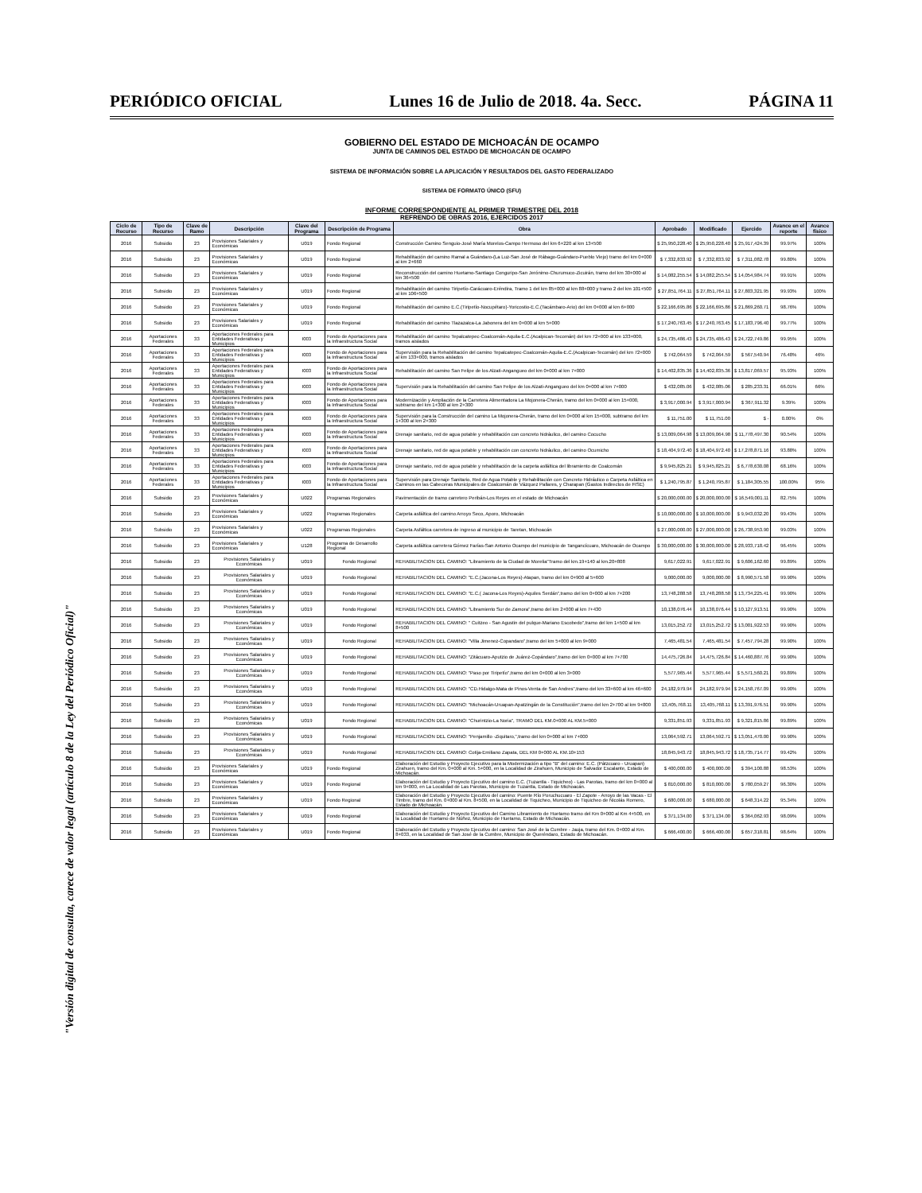"Versión digital de consulta, carece de valor legal (artículo 8 de la Ley del Periódico Oficial)"
PERIÓDICO OFICIAL Lunes 16 de Julio de 2018. 4a. Secc. PÁGINA 11
GOBIERNO DEL ESTADO DE MICHOACÁN DE OCAMPO
JUNTA DE CAMINOS DEL ESTADO DE MICHOACÁN DE OCAMPO
SISTEMA DE INFORMACIÓN SOBRE LA APLICACIÓN Y RESULTADOS DEL GASTO FEDERALIZADO
SISTEMA DE FORMATO ÚNICO (SFU)
INFORME CORRESPONDIENTE AL PRIMER TRIMESTRE DEL 2018
REFRENDO DE OBRAS 2016, EJERCIDOS 2017
| Ciclo de Recurso | Tipo de Recurso | Clave de Ramo | Descripción | Clave del Programa | Descripción de Programa | Obra | Aprobado | Modificado | Ejercido | Avance en el reporte | Avance físico |
| --- | --- | --- | --- | --- | --- | --- | --- | --- | --- | --- | --- |
| 2016 | Subsidio | 23 | Provisiones Salariales y Económicas | U019 | Fondo Regional | Construcción Camino Senguio-José María Morelos-Campo Hermoso del km 6+220 al km 13+500 | $ 25,950,228.40 | $ 25,950,228.40 | $ 25,917,424.39 | 99.97% | 100% |
| 2016 | Subsidio | 23 | Provisiones Salariales y Económicas | U019 | Fondo Regional | Rehabilitación del camino Ramal a Guándaro-(La Luz-San José de Rábago-Guándaro-Pueblo Viejo) tramo del km 0+000 al km 2+660 | $ 7,332,833.92 | $ 7,332,833.92 | $ 7,311,082.78 | 99.80% | 100% |
| 2016 | Subsidio | 23 | Provisiones Salariales y Económicas | U019 | Fondo Regional | Reconstrucción del camino Huetamo-Santiago Conguripo-San Jerónimo-Churumuco-Zicuirán, tramo del km 30+000 al km 36+500 | $ 14,082,255.54 | $ 14,082,255.54 | $ 14,054,984.74 | 99.91% | 100% |
| 2016 | Subsidio | 23 | Provisiones Salariales y Económicas | U019 | Fondo Regional | Rehabilitación del camino Tiripetío-Carácuaro-Eréndira, Tramo 1 del km 85+000 al km 88+000 y tramo 2 del km 101+500 al km 106+500 | $ 27,851,764.11 | $ 27,851,764.11 | $ 27,803,321.95 | 99.93% | 100% |
| 2016 | Subsidio | 23 | Provisiones Salariales y Económicas | U019 | Fondo Regional | Rehabilitación del camino E.C.(Tiripetío-Nocupétaro)-Yoricostio-E.C.(Tacámbaro-Ario) del km 0+000 al km 6+000 | $ 22,166,695.86 | $ 22,166,695.86 | $ 21,869,260.71 | 98.76% | 100% |
| 2016 | Subsidio | 23 | Provisiones Salariales y Económicas | U019 | Fondo Regional | Rehabilitación del camino Tlazazalca-La Jabonera del km 0+000 al km 5+000 | $ 17,240,763.45 | $ 17,240,763.45 | $ 17,183,796.40 | 99.77% | 100% |
| 2016 | Aportaciones Federales | 33 | Aportaciones Federales para Entidades Federativas y Municipios | I003 | Fondo de Aportaciones para la Infraestructura Social | Rehabilitación del camino Tepalcatepec-Coalcomán-Aquila-E.C.(Acalpican-Tecomán) del km 72+000 al km 133+000, tramos aislados | $ 24,735,486.43 | $ 24,735,486.43 | $ 24,722,749.86 | 99.95% | 100% |
| 2016 | Aportaciones Federales | 33 | Aportaciones Federales para Entidades Federativas y Municipios | I003 | Fondo de Aportaciones para la Infraestructura Social | Supervisión para la Rehabilitación del camino Tepalcatepec-Coalcomán-Aquila-E.C.(Acalpican-Tecomán) del km 72+000 al km 133+000, tramos aislados | $ 742,064.59 | $ 742,064.59 | $ 567,540.94 | 76.48% | 46% |
| 2016 | Aportaciones Federales | 33 | Aportaciones Federales para Entidades Federativas y Municipios | I003 | Fondo de Aportaciones para la Infraestructura Social | Rehabilitación del camino San Felipe de los Alzati-Angangueo del km 0+000 al km 7+000 | $ 14,402,835.36 | $ 14,402,835.36 | $ 13,817,069.57 | 95.93% | 100% |
| 2016 | Aportaciones Federales | 33 | Aportaciones Federales para Entidades Federativas y Municipios | I003 | Fondo de Aportaciones para la Infraestructura Social | Supervisión para la Rehabilitación del camino San Felipe de los Alzati-Angangueo del km 0+000 al km 7+000 | $ 432,085.06 | $ 432,085.06 | $ 285,233.31 | 66.01% | 66% |
| 2016 | Aportaciones Federales | 33 | Aportaciones Federales para Entidades Federativas y Municipios | I003 | Fondo de Aportaciones para la Infraestructura Social | Modernización y Ampliación de la Carretera Alimentadora La Mojonera-Cherán, tramo del km 0+000 al km 15+000, subtramo del km 1+300 al km 2+300 | $ 3,917,000.94 | $ 3,917,000.94 | $ 367,911.32 | 9.39% | 100% |
| 2016 | Aportaciones Federales | 33 | Aportaciones Federales para Entidades Federativas y Municipios | I003 | Fondo de Aportaciones para la Infraestructura Social | Supervisión para la Construcción del camino La Mojonera-Cherán, tramo del km 0+000 al km 15+000, subtramo del km 1+300 al km 2+300 | $ 11,751.00 | $ 11,751.00 | $ - | 0.00% | 0% |
| 2016 | Aportaciones Federales | 33 | Aportaciones Federales para Entidades Federativas y Municipios | I003 | Fondo de Aportaciones para la Infraestructura Social | Drenaje sanitario, red de agua potable y rehabilitación con concreto hidráulico, del camino Cocucho | $ 13,009,064.98 | $ 13,009,064.98 | $ 11,778,497.30 | 90.54% | 100% |
| 2016 | Aportaciones Federales | 33 | Aportaciones Federales para Entidades Federativas y Municipios | I003 | Fondo de Aportaciones para la Infraestructura Social | Drenaje sanitario, red de agua potable y rehabilitación con concreto hidráulico, del camino Ocumicho | $ 18,404,972.40 | $ 18,404,972.40 | $ 17,278,871.16 | 93.88% | 100% |
| 2016 | Aportaciones Federales | 33 | Aportaciones Federales para Entidades Federativas y Municipios | I003 | Fondo de Aportaciones para la Infraestructura Social | Drenaje sanitario, red de agua potable y rehabilitación de la carpeta asfáltica del libramiento de Coalcomán | $ 9,945,825.21 | $ 9,945,825.21 | $ 6,778,630.08 | 68.16% | 100% |
| 2016 | Aportaciones Federales | 33 | Aportaciones Federales para Entidades Federativas y Municipios | I003 | Fondo de Aportaciones para la Infraestructura Social | Supervisión para Drenaje Sanitario, Red de Agua Potable y Rehabilitación con Concreto Hidráulico o Carpeta Asfáltica en Caminos en las Cabeceras Municipales de Coalcomán de Vázquez Pallares, y Charapan (Gastos Indirectos de FISE) | $ 1,240,795.87 | $ 1,240,795.87 | $ 1,184,305.55 | 100.00% | 95% |
| 2016 | Subsidio | 23 | Provisiones Salariales y Económicas | U022 | Programas Regionales | Pavimentación de tramo carretero Peribán-Los Reyes en el estado de Michoacán | $ 20,000,000.00 | $ 20,000,000.00 | $ 16,549,001.11 | 82.75% | 100% |
| 2016 | Subsidio | 23 | Provisiones Salariales y Económicas | U022 | Programas Regionales | Carpeta asfáltica del camino Arroyo Seco, Aporo, Michoacán | $ 10,000,000.00 | $ 10,000,000.00 | $ 9,943,032.20 | 99.43% | 100% |
| 2016 | Subsidio | 23 | Provisiones Salariales y Económicas | U022 | Programas Regionales | Carpeta Asfáltica carretera de ingreso al municipio de Taretan, Michoacán | $ 27,000,000.00 | $ 27,000,000.00 | $ 26,738,953.90 | 99.03% | 100% |
| 2016 | Subsidio | 23 | Provisiones Salariales y Económicas | U128 | Programa de Desarrollo Regional | Carpeta asfáltica carretera Gómez Farías-San Antonio Ocampo del municipio de Tangancícuaro, Michoacán de Ocampo | $ 30,000,000.00 | $ 30,000,000.00 | $ 28,933,718.42 | 96.45% | 100% |
| 2016 | Subsidio | 23 | Provisiones Salariales y Económicas | U019 | Fondo Regional | REHABILITACION DEL CAMINO: "Libramiento de la Ciudad de Morelia"Tramo del km.19+140 al km.20+808 | 9,617,022.91 | 9,617,022.91 | $ 9,606,162.60 | 99.89% | 100% |
| 2016 | Subsidio | 23 | Provisiones Salariales y Económicas | U019 | Fondo Regional | REHABILITACION DEL CAMINO: "E.C.(Jacona-Los Reyes)-Atapan, tramo del km 0+900 al 5+600 | 9,000,000.00 | 9,000,000.00 | $ 8,990,571.58 | 99.90% | 100% |
| 2016 | Subsidio | 23 | Provisiones Salariales y Económicas | U019 | Fondo Regional | REHABILITACION DEL CAMINO: "E.C.( Jacona-Los Reyes)-Aquiles Serdán",tramo del km 0+000 al km 7+200 | 13,748,288.58 | 13,748,288.58 | $ 13,734,225.41 | 99.90% | 100% |
| 2016 | Subsidio | 23 | Provisiones Salariales y Económicas | U019 | Fondo Regional | REHABILITACION DEL CAMINO: "Libramiento Sur de Zamora",tramo del km 2+000 al km 7+430 | 10,138,076.44 | 10,138,076.44 | $ 10,127,913.51 | 99.90% | 100% |
| 2016 | Subsidio | 23 | Provisiones Salariales y Económicas | U019 | Fondo Regional | REHABILITACION DEL CAMINO: " Cuitzeo - San Agustin del pulque-Mariano Escobedo",tramo del km 1+500 al km 8+500 | 13,015,252.72 | 13,015,252.72 | $ 13,001,922.53 | 99.90% | 100% |
| 2016 | Subsidio | 23 | Provisiones Salariales y Económicas | U019 | Fondo Regional | REHABILITACION DEL CAMINO: "Villa Jimenez-Copandaro",tramo del km 5+000 al km 9+000 | 7,465,481.54 | 7,465,481.54 | $ 7,457,794.28 | 99.90% | 100% |
| 2016 | Subsidio | 23 | Provisiones Salariales y Económicas | U019 | Fondo Regional | REHABILITACION DEL CAMINO: "Zitácuaro-Aputzio de Juárez-Copándaro",tramo del km 0+000 al km 7+700 | 14,475,726.84 | 14,475,726.84 | $ 14,460,887.76 | 99.90% | 100% |
| 2016 | Subsidio | 23 | Provisiones Salariales y Económicas | U019 | Fondo Regional | REHABILITACION DEL CAMINO: "Paso por Tiripetío",tramo del km 0+000 al km 3+000 | 5,577,965.44 | 5,577,965.44 | $ 5,571,560.21 | 99.89% | 100% |
| 2016 | Subsidio | 23 | Provisiones Salariales y Económicas | U019 | Fondo Regional | REHABILITACION DEL CAMINO: "CD.Hidalgo-Mata de Pinos-Venta de San Andres",tramo del km 33+600 al km 46+600 | 24,182,979.94 | 24,182,979.94 | $ 24,158,767.09 | 99.90% | 100% |
| 2016 | Subsidio | 23 | Provisiones Salariales y Económicas | U019 | Fondo Regional | REHABILITACION DEL CAMINO: "Michoacán-Uruapan-Apatzingán de la Constitución",tramo del km 2+700 al km 9+800 | 13,405,768.11 | 13,405,768.11 | $ 13,391,976.51 | 99.90% | 100% |
| 2016 | Subsidio | 23 | Provisiones Salariales y Económicas | U019 | Fondo Regional | REHABILITACION DEL CAMINO: "Churintzio-La Noria", TRAMO DEL KM.0+000 AL KM.5+000 | 9,331,851.93 | 9,331,851.93 | $ 9,321,815.86 | 99.89% | 100% |
| 2016 | Subsidio | 23 | Provisiones Salariales y Económicas | U019 | Fondo Regional | REHABILITACION DEL CAMINO: "Penjamillo -Ziquitaro,",tramo del km 0+000 al km 7+000 | 13,064,592.71 | 13,064,592.71 | $ 13,051,470.00 | 99.90% | 100% |
| 2016 | Subsidio | 23 | Provisiones Salariales y Económicas | U019 | Fondo Regional | REHABILITACION DEL CAMINO: Cotija-Emiliano Zapata, DEL KM 0+000 AL KM.10+153 | 18,845,943.72 | 18,845,943.72 | $ 18,735,714.77 | 99.42% | 100% |
| 2016 | Subsidio | 23 | Provisiones Salariales y Económicas | U019 | Fondo Regional | Elaboración del Estudio y Proyecto Ejecutivo para la Modernización a tipo "B" del camino: E.C. (Pátzcuaro - Uruapan) Zirahuen, tramo del Km. 0+000 al Km. 5+000, en la Localidad de Zirahuen, Municipio de Salvador Escalante, Estado de Michoacán. | $ 400,000.00 | $ 400,000.00 | $ 394,100.88 | 98.53% | 100% |
| 2016 | Subsidio | 23 | Provisiones Salariales y Económicas | U019 | Fondo Regional | Elaboración del Estudio y Proyecto Ejecutivo del camino E.C. (Tuzantla - Tiquicheo) - Las Parotas, tramo del km 0+000 al km 9+000, en La Localidad de Las Parotas, Municipio de Tuzantla, Estado de Michoacán. | $ 810,000.00 | $ 810,000.00 | $ 780,059.27 | 96.30% | 100% |
| 2016 | Subsidio | 23 | Provisiones Salariales y Económicas | U019 | Fondo Regional | Elaboración del Estudio y Proyecto Ejecutivo del camino: Puente Río Poruchucuaro - El Zapote - Arroyo de las Vacas - El Timbre, tramo del Km. 0+000 al Km. 8+500, en la Localidad de Tiquicheo, Municipio de Tiquicheo de Nicolás Romero, Estado de Michoacán. | $ 680,000.00 | $ 680,000.00 | $ 648,314.22 | 95.34% | 100% |
| 2016 | Subsidio | 23 | Provisiones Salariales y Económicas | U019 | Fondo Regional | Elaboración del Estudio y Proyecto Ejecutivo del Camino Libramiento de Huetamo tramo del Km 0+000 al Km 4+500, en la Localidad de Huetamo de Núñez, Municipio de Huetamo, Estado de Michoacán. | $ 371,134.00 | $ 371,134.00 | $ 364,062.93 | 98.09% | 100% |
| 2016 | Subsidio | 23 | Provisiones Salariales y Económicas | U019 | Fondo Regional | Elaboración del Estudio y Proyecto Ejecutivo del camino: San José de la Cumbre - Jauja, tramo del Km. 0+000 al Km. 8+033, en la Localidad de San José de la Cumbre, Municipio de Queréndaro, Estado de Michoacán. | $ 666,400.00 | $ 666,400.00 | $ 657,318.81 | 98.64% | 100% |